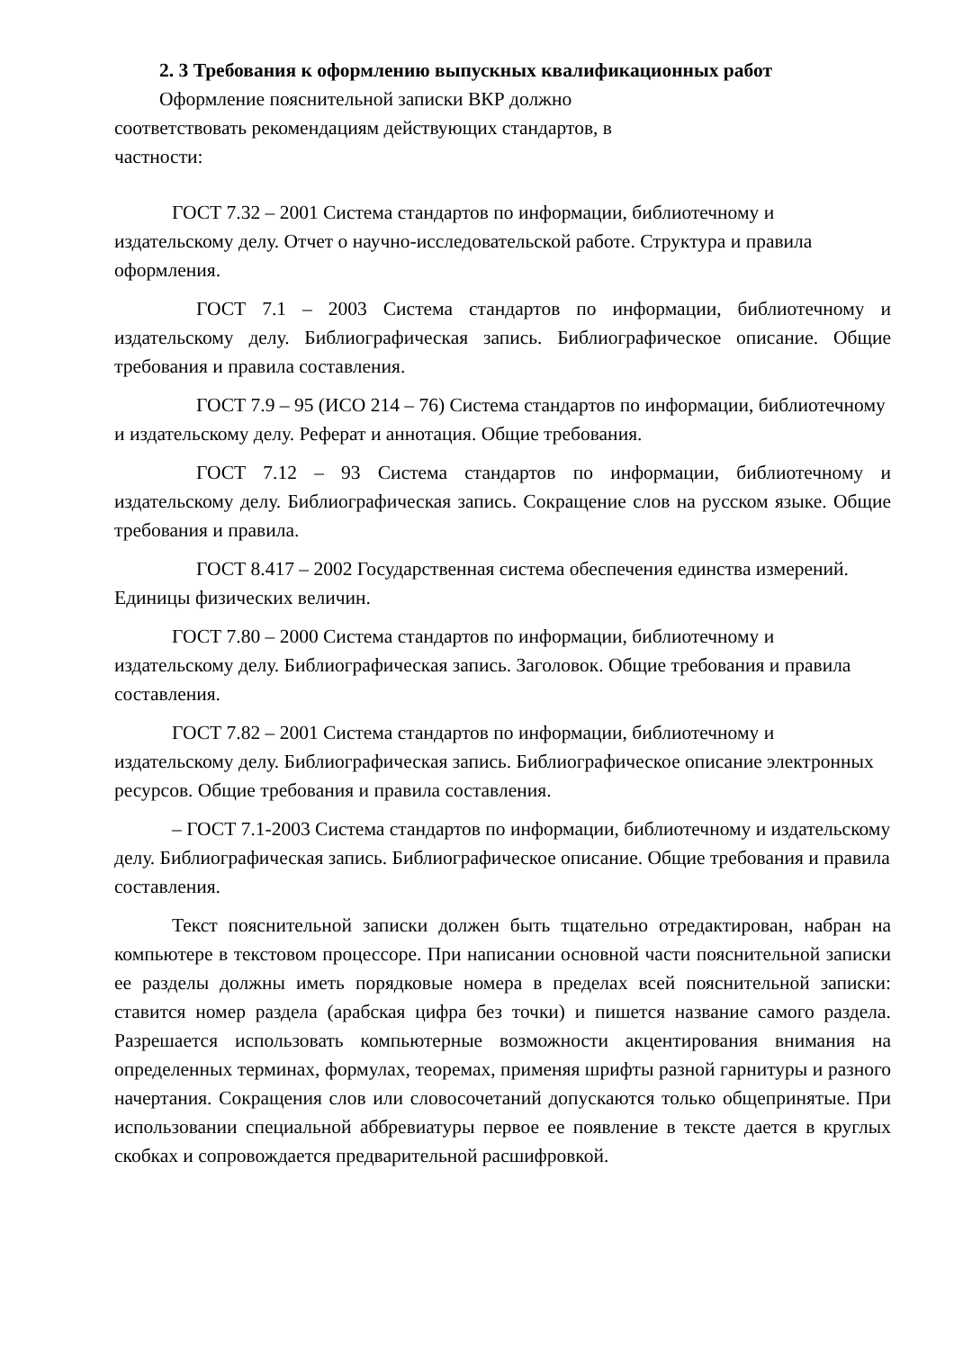2. 3 Требования к оформлению выпускных квалификационных работ
Оформление пояснительной записки ВКР должно соответствовать рекомендациям действующих стандартов, в частности:
ГОСТ 7.32 – 2001 Система стандартов по информации, библиотечному и издательскому делу. Отчет о научно-исследовательской работе. Структура и правила оформления.
ГОСТ 7.1 – 2003 Система стандартов по информации, библиотечному и издательскому делу. Библиографическая запись. Библиографическое описание. Общие требования и правила составления.
ГОСТ 7.9 – 95 (ИСО 214 – 76) Система стандартов по информации, библиотечному и издательскому делу. Реферат и аннотация. Общие требования.
ГОСТ 7.12 – 93 Система стандартов по информации, библиотечному и издательскому делу. Библиографическая запись. Сокращение слов на русском языке. Общие требования и правила.
ГОСТ 8.417 – 2002 Государственная система обеспечения единства измерений. Единицы физических величин.
ГОСТ 7.80 – 2000 Система стандартов по информации, библиотечному и издательскому делу. Библиографическая запись. Заголовок. Общие требования и правила составления.
ГОСТ 7.82 – 2001 Система стандартов по информации, библиотечному и издательскому делу. Библиографическая запись. Библиографическое описание электронных ресурсов. Общие требования и правила составления.
– ГОСТ 7.1-2003 Система стандартов по информации, библиотечному и издательскому делу. Библиографическая запись. Библиографическое описание. Общие требования и правила составления.
Текст пояснительной записки должен быть тщательно отредактирован, набран на компьютере в текстовом процессоре. При написании основной части пояснительной записки ее разделы должны иметь порядковые номера в пределах всей пояснительной записки: ставится номер раздела (арабская цифра без точки) и пишется название самого раздела. Разрешается использовать компьютерные возможности акцентирования внимания на определенных терминах, формулах, теоремах, применяя шрифты разной гарнитуры и разного начертания. Сокращения слов или словосочетаний допускаются только общепринятые. При использовании специальной аббревиатуры первое ее появление в тексте дается в круглых скобках и сопровождается предварительной расшифровкой.